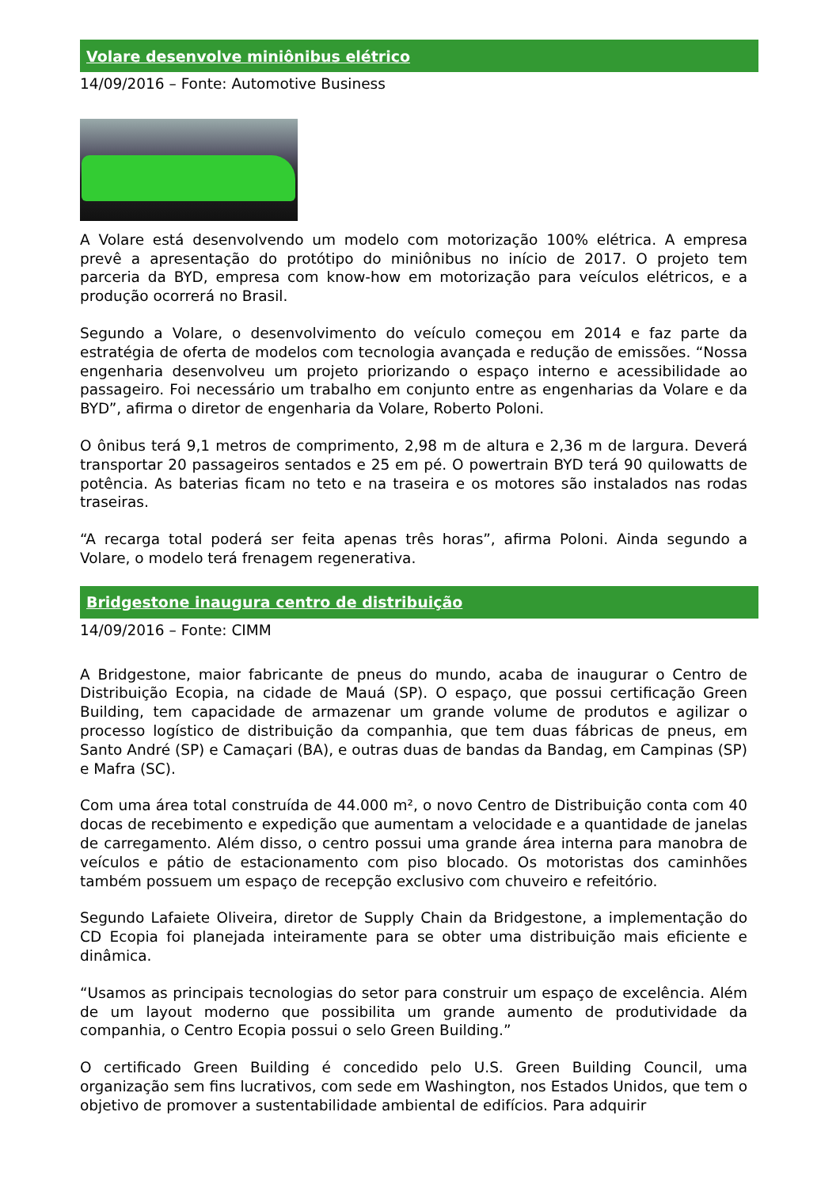Volare desenvolve miniônibus elétrico
14/09/2016 – Fonte: Automotive Business
A Volare está desenvolvendo um modelo com motorização 100% elétrica. A empresa prevê a apresentação do protótipo do miniônibus no início de 2017. O projeto tem parceria da BYD, empresa com know-how em motorização para veículos elétricos, e a produção ocorrerá no Brasil.
Segundo a Volare, o desenvolvimento do veículo começou em 2014 e faz parte da estratégia de oferta de modelos com tecnologia avançada e redução de emissões. “Nossa engenharia desenvolveu um projeto priorizando o espaço interno e acessibilidade ao passageiro. Foi necessário um trabalho em conjunto entre as engenharias da Volare e da BYD”, afirma o diretor de engenharia da Volare, Roberto Poloni.
O ônibus terá 9,1 metros de comprimento, 2,98 m de altura e 2,36 m de largura. Deverá transportar 20 passageiros sentados e 25 em pé. O powertrain BYD terá 90 quilowatts de potência. As baterias ficam no teto e na traseira e os motores são instalados nas rodas traseiras.
“A recarga total poderá ser feita apenas três horas”, afirma Poloni. Ainda segundo a Volare, o modelo terá frenagem regenerativa.
Bridgestone inaugura centro de distribuição
14/09/2016 – Fonte: CIMM
A Bridgestone, maior fabricante de pneus do mundo, acaba de inaugurar o Centro de Distribuição Ecopia, na cidade de Mauá (SP). O espaço, que possui certificação Green Building, tem capacidade de armazenar um grande volume de produtos e agilizar o processo logístico de distribuição da companhia, que tem duas fábricas de pneus, em Santo André (SP) e Camaçari (BA), e outras duas de bandas da Bandag, em Campinas (SP) e Mafra (SC).
Com uma área total construída de 44.000 m², o novo Centro de Distribuição conta com 40 docas de recebimento e expedição que aumentam a velocidade e a quantidade de janelas de carregamento. Além disso, o centro possui uma grande área interna para manobra de veículos e pátio de estacionamento com piso blocado. Os motoristas dos caminhões também possuem um espaço de recepção exclusivo com chuveiro e refeitório.
Segundo Lafaiete Oliveira, diretor de Supply Chain da Bridgestone, a implementação do CD Ecopia foi planejada inteiramente para se obter uma distribuição mais eficiente e dinâmica.
“Usamos as principais tecnologias do setor para construir um espaço de excelência. Além de um layout moderno que possibilita um grande aumento de produtividade da companhia, o Centro Ecopia possui o selo Green Building.”
O certificado Green Building é concedido pelo U.S. Green Building Council, uma organização sem fins lucrativos, com sede em Washington, nos Estados Unidos, que tem o objetivo de promover a sustentabilidade ambiental de edifícios. Para adquirir